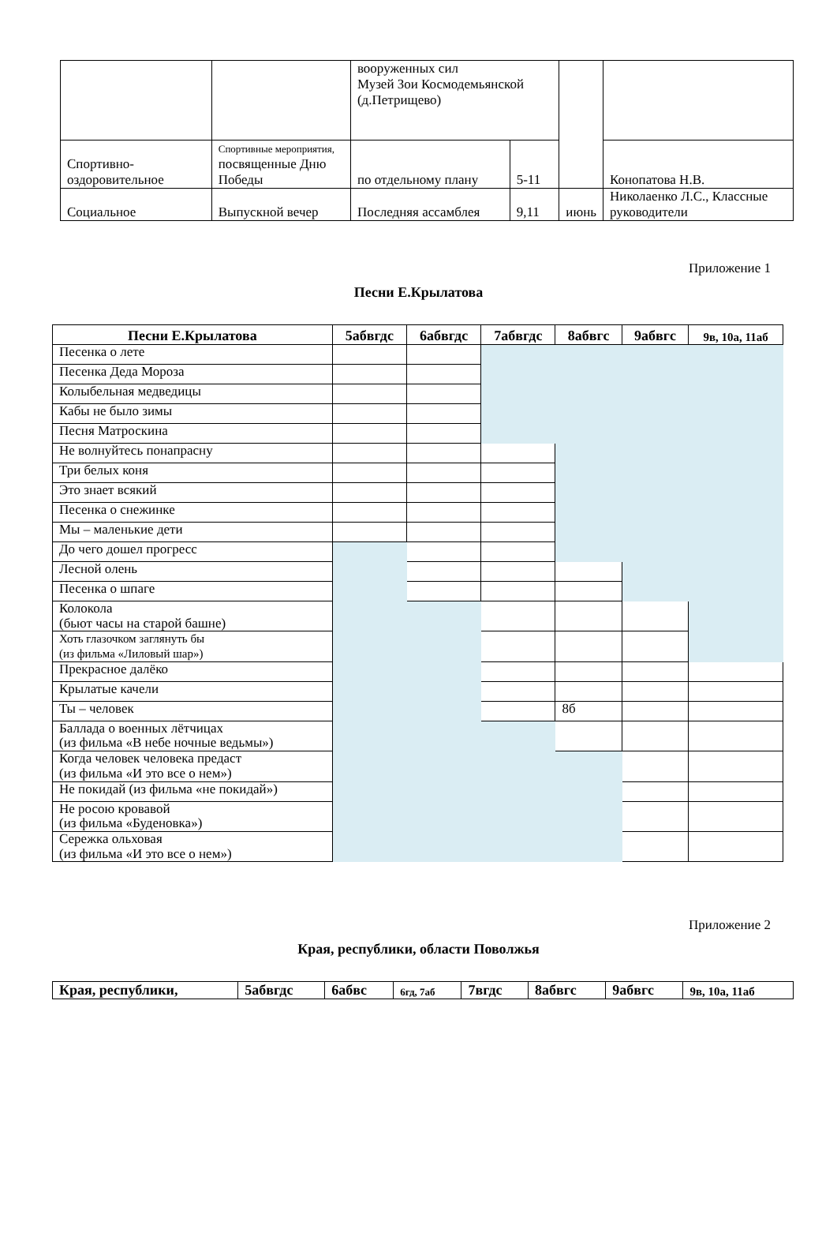| | | вооруженных сил Музей Зои Космодемьянской (д.Петрищево) | | | |
| Спортивно-оздоровительное | Спортивные мероприятия, посвященные Дню Победы | по отдельному плану | 5-11 | | Конопатова Н.В. |
| Социальное | Выпускной вечер | Последняя ассамблея | 9,11 | июнь | Николаенко Л.С., Классные руководители |
Приложение 1
Песни Е.Крылатова
| Песни Е.Крылатова | 5абвгдс | 6абвгдс | 7абвгдс | 8абвгс | 9абвгс | 9в, 10а, 11аб |
| --- | --- | --- | --- | --- | --- | --- |
| Песенка о лете | | | | | | |
| Песенка Деда Мороза | | | | | | |
| Колыбельная медведицы | | | | | | |
| Кабы не было зимы | | | | | | |
| Песня Матроскина | | | | | | |
| Не волнуйтесь понапрасну | | | | | | |
| Три белых коня | | | | | | |
| Это знает всякий | | | | | | |
| Песенка о снежинке | | | | | | |
| Мы – маленькие дети | | | | | | |
| До чего дошел прогресс | | | | | | |
| Лесной олень | | | | | | |
| Песенка о шпаге | | | | | | |
| Колокола (бьют часы на старой башне) | | | | | | |
| Хоть глазочком заглянуть бы (из фильма «Лиловый шар») | | | | | | |
| Прекрасное далёко | | | | | | |
| Крылатые качели | | | | | | |
| Ты – человек | | | | 8б | | |
| Баллада о военных лётчицах (из фильма «В небе ночные ведьмы») | | | | | | |
| Когда человек человека предаст (из фильма «И это все о нем») | | | | | | |
| Не покидай (из фильма «не покидай») | | | | | | |
| Не росою кровавой (из фильма «Буденовка») | | | | | | |
| Сережка ольховая (из фильма «И это все о нем») | | | | | | |
Приложение 2
Края, республики, области Поволжья
| Края, республики, | 5абвгдс | 6абвс | 6гд, 7аб | 7вгдс | 8абвгс | 9абвгс | 9в, 10а, 11аб |
| --- | --- | --- | --- | --- | --- | --- | --- |